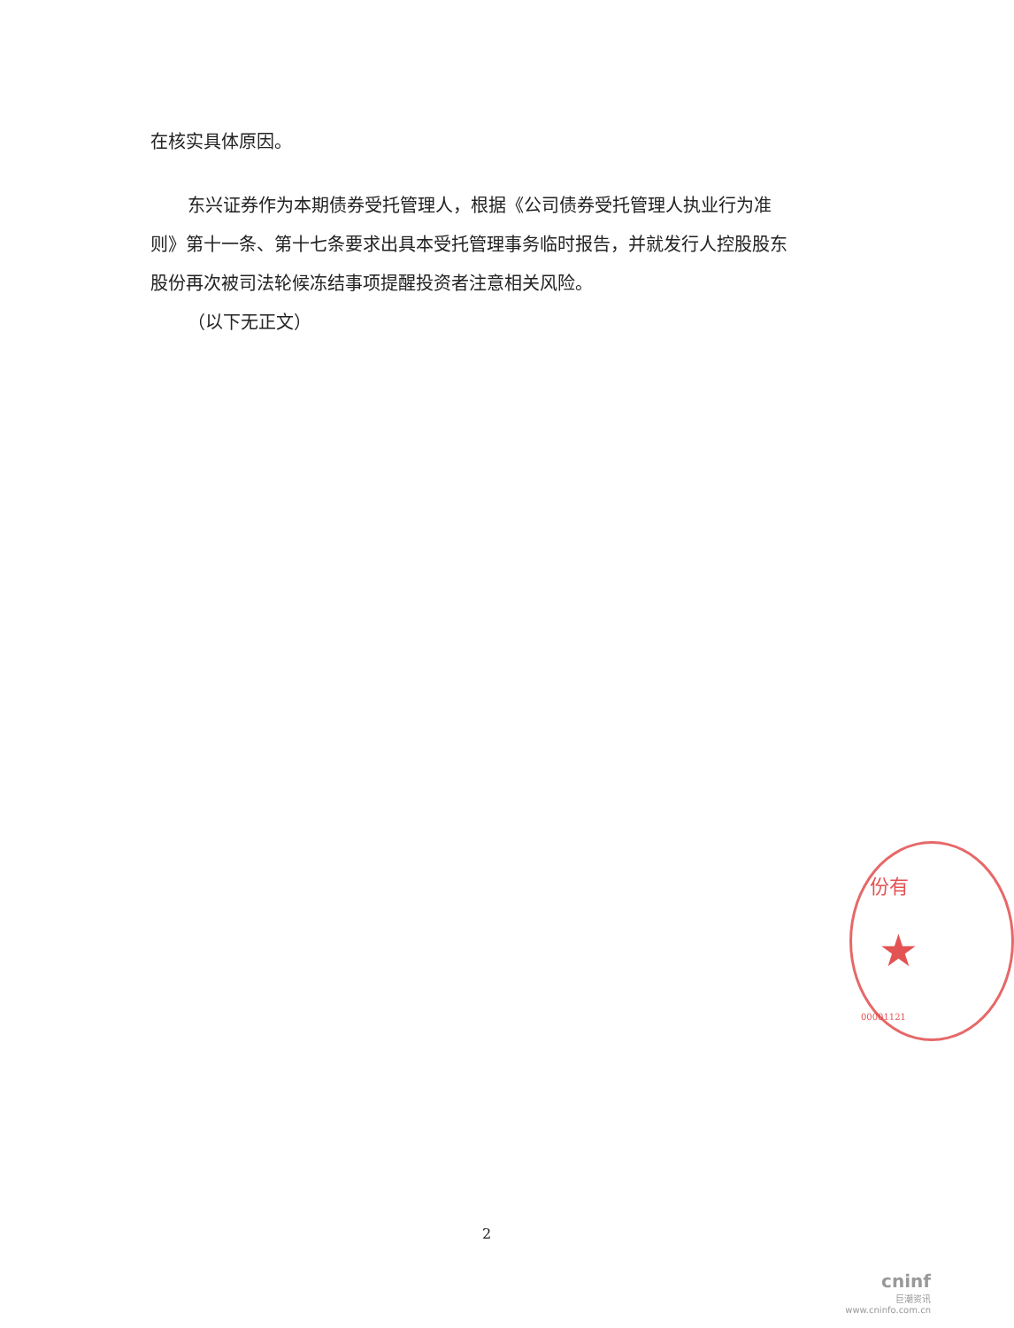在核实具体原因。
东兴证券作为本期债券受托管理人，根据《公司债券受托管理人执业行为准则》第十一条、第十七条要求出具本受托管理事务临时报告，并就发行人控股股东股份再次被司法轮候冻结事项提醒投资者注意相关风险。
（以下无正文）
份有
★
00001121
2
cninf
巨潮资讯
www.cninfo.com.cn